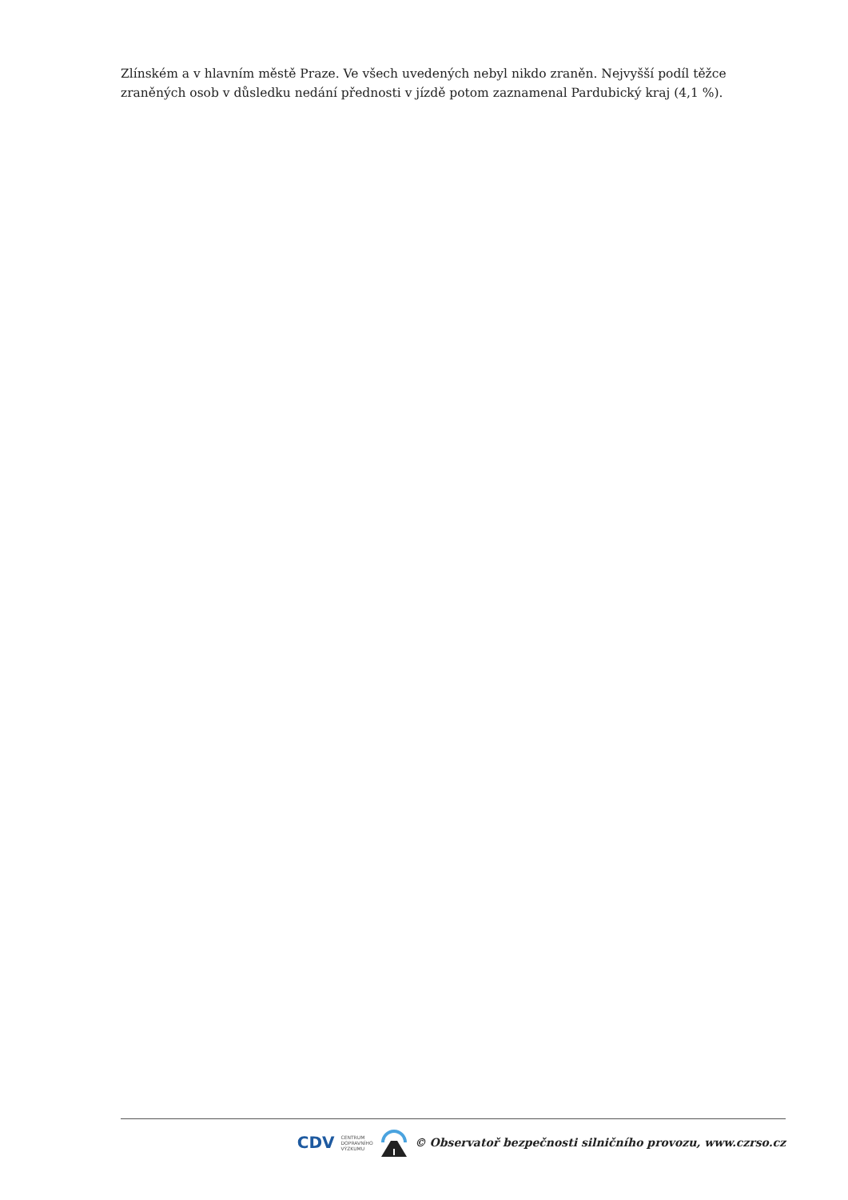Zlínském a v hlavním městě Praze. Ve všech uvedených nebyl nikdo zraněn. Nejvyšší podíl těžce zraněných osob v důsledku nedání přednosti v jízdě potom zaznamenal Pardubický kraj (4,1 %).
CDV CENTRUM
DOPRAVNÍHO
VÝZKUMU © Observatoř bezpečnosti silničního provozu, www.czrso.cz